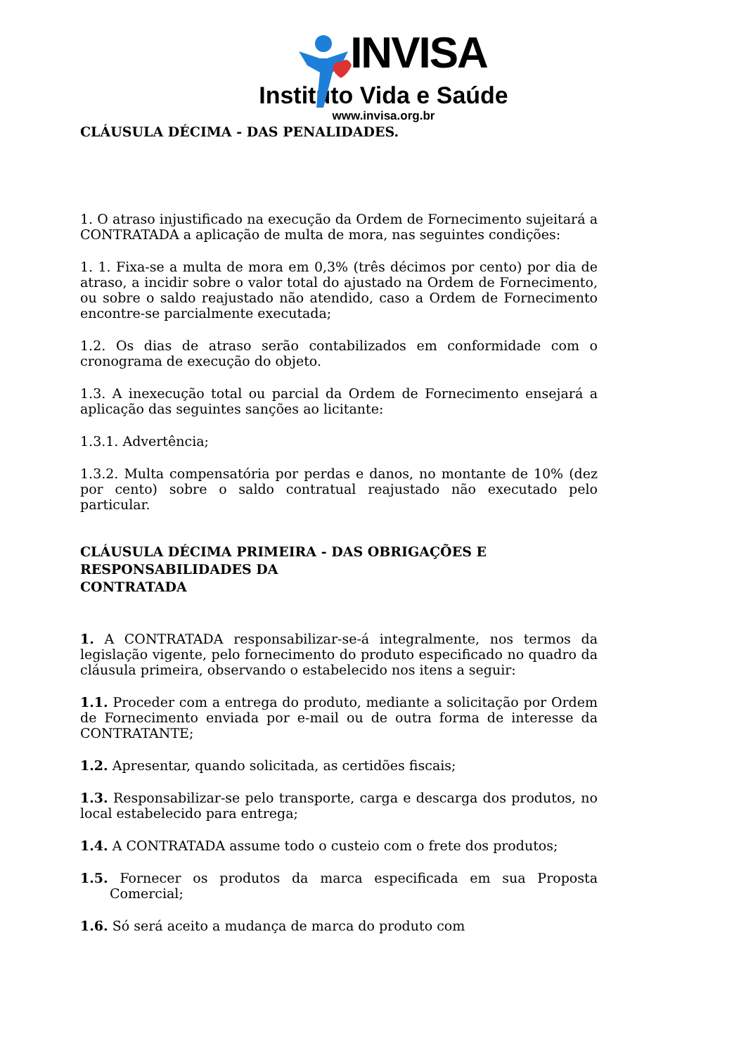INVISA
Instituto Vida e Saúde
www.invisa.org.br
CLÁUSULA DÉCIMA - DAS PENALIDADES.
1. O atraso injustificado na execução da Ordem de Fornecimento sujeitará a CONTRATADA a aplicação de multa de mora, nas seguintes condições:
1. 1. Fixa-se a multa de mora em 0,3% (três décimos por cento) por dia de atraso, a incidir sobre o valor total do ajustado na Ordem de Fornecimento, ou sobre o saldo reajustado não atendido, caso a Ordem de Fornecimento encontre-se parcialmente executada;
1.2. Os dias de atraso serão contabilizados em conformidade com o cronograma de execução do objeto.
1.3. A inexecução total ou parcial da Ordem de Fornecimento ensejará a aplicação das seguintes sanções ao licitante:
1.3.1. Advertência;
1.3.2. Multa compensatória por perdas e danos, no montante de 10% (dez por cento) sobre o saldo contratual reajustado não executado pelo particular.
CLÁUSULA DÉCIMA PRIMEIRA - DAS OBRIGAÇÕES E RESPONSABILIDADES DA
CONTRATADA
1. A CONTRATADA responsabilizar-se-á integralmente, nos termos da legislação vigente, pelo fornecimento do produto especificado no quadro da cláusula primeira, observando o estabelecido nos itens a seguir:
1.1. Proceder com a entrega do produto, mediante a solicitação por Ordem de Fornecimento enviada por e-mail ou de outra forma de interesse da CONTRATANTE;
1.2. Apresentar, quando solicitada, as certidões fiscais;
1.3. Responsabilizar-se pelo transporte, carga e descarga dos produtos, no local estabelecido para entrega;
1.4. A CONTRATADA assume todo o custeio com o frete dos produtos;
1.5. Fornecer os produtos da marca especificada em sua Proposta Comercial;
1.6. Só será aceito a mudança de marca do produto com